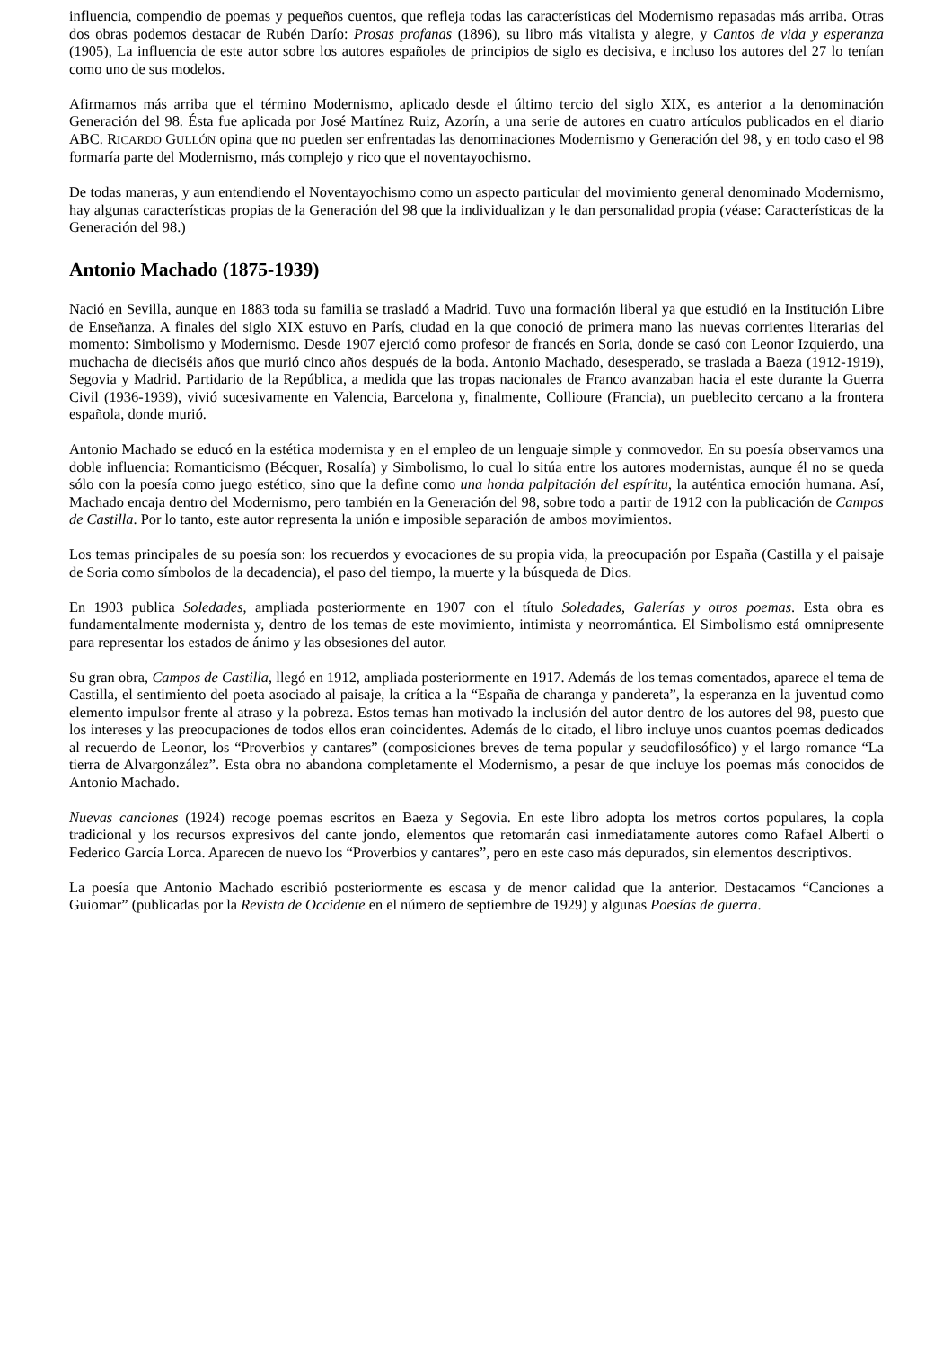influencia, compendio de poemas y pequeños cuentos, que refleja todas las características del Modernismo repasadas más arriba. Otras dos obras podemos destacar de Rubén Darío: Prosas profanas (1896), su libro más vitalista y alegre, y Cantos de vida y esperanza (1905), La influencia de este autor sobre los autores españoles de principios de siglo es decisiva, e incluso los autores del 27 lo tenían como uno de sus modelos.
Afirmamos más arriba que el término Modernismo, aplicado desde el último tercio del siglo XIX, es anterior a la denominación Generación del 98. Ésta fue aplicada por José Martínez Ruiz, Azorín, a una serie de autores en cuatro artículos publicados en el diario ABC. RICARDO GULLÓN opina que no pueden ser enfrentadas las denominaciones Modernismo y Generación del 98, y en todo caso el 98 formaría parte del Modernismo, más complejo y rico que el noventayochismo.
De todas maneras, y aun entendiendo el Noventayochismo como un aspecto particular del movimiento general denominado Modernismo, hay algunas características propias de la Generación del 98 que la individualizan y le dan personalidad propia (véase: Características de la Generación del 98.)
Antonio Machado (1875-1939)
Nació en Sevilla, aunque en 1883 toda su familia se trasladó a Madrid. Tuvo una formación liberal ya que estudió en la Institución Libre de Enseñanza. A finales del siglo XIX estuvo en París, ciudad en la que conoció de primera mano las nuevas corrientes literarias del momento: Simbolismo y Modernismo. Desde 1907 ejerció como profesor de francés en Soria, donde se casó con Leonor Izquierdo, una muchacha de dieciséis años que murió cinco años después de la boda. Antonio Machado, desesperado, se traslada a Baeza (1912-1919), Segovia y Madrid. Partidario de la República, a medida que las tropas nacionales de Franco avanzaban hacia el este durante la Guerra Civil (1936-1939), vivió sucesivamente en Valencia, Barcelona y, finalmente, Collioure (Francia), un pueblecito cercano a la frontera española, donde murió.
Antonio Machado se educó en la estética modernista y en el empleo de un lenguaje simple y conmovedor. En su poesía observamos una doble influencia: Romanticismo (Bécquer, Rosalía) y Simbolismo, lo cual lo sitúa entre los autores modernistas, aunque él no se queda sólo con la poesía como juego estético, sino que la define como una honda palpitación del espíritu, la auténtica emoción humana. Así, Machado encaja dentro del Modernismo, pero también en la Generación del 98, sobre todo a partir de 1912 con la publicación de Campos de Castilla. Por lo tanto, este autor representa la unión e imposible separación de ambos movimientos.
Los temas principales de su poesía son: los recuerdos y evocaciones de su propia vida, la preocupación por España (Castilla y el paisaje de Soria como símbolos de la decadencia), el paso del tiempo, la muerte y la búsqueda de Dios.
En 1903 publica Soledades, ampliada posteriormente en 1907 con el título Soledades, Galerías y otros poemas. Esta obra es fundamentalmente modernista y, dentro de los temas de este movimiento, intimista y neorromántica. El Simbolismo está omnipresente para representar los estados de ánimo y las obsesiones del autor.
Su gran obra, Campos de Castilla, llegó en 1912, ampliada posteriormente en 1917. Además de los temas comentados, aparece el tema de Castilla, el sentimiento del poeta asociado al paisaje, la crítica a la “España de charanga y pandereta”, la esperanza en la juventud como elemento impulsor frente al atraso y la pobreza. Estos temas han motivado la inclusión del autor dentro de los autores del 98, puesto que los intereses y las preocupaciones de todos ellos eran coincidentes. Además de lo citado, el libro incluye unos cuantos poemas dedicados al recuerdo de Leonor, los “Proverbios y cantares” (composiciones breves de tema popular y seudofilosófico) y el largo romance “La tierra de Alvargonzález”. Esta obra no abandona completamente el Modernismo, a pesar de que incluye los poemas más conocidos de Antonio Machado.
Nuevas canciones (1924) recoge poemas escritos en Baeza y Segovia. En este libro adopta los metros cortos populares, la copla tradicional y los recursos expresivos del cante jondo, elementos que retomarán casi inmediatamente autores como Rafael Alberti o Federico García Lorca. Aparecen de nuevo los “Proverbios y cantares”, pero en este caso más depurados, sin elementos descriptivos.
La poesía que Antonio Machado escribió posteriormente es escasa y de menor calidad que la anterior. Destacamos “Canciones a Guiomar” (publicadas por la Revista de Occidente en el número de septiembre de 1929) y algunas Poesías de guerra.